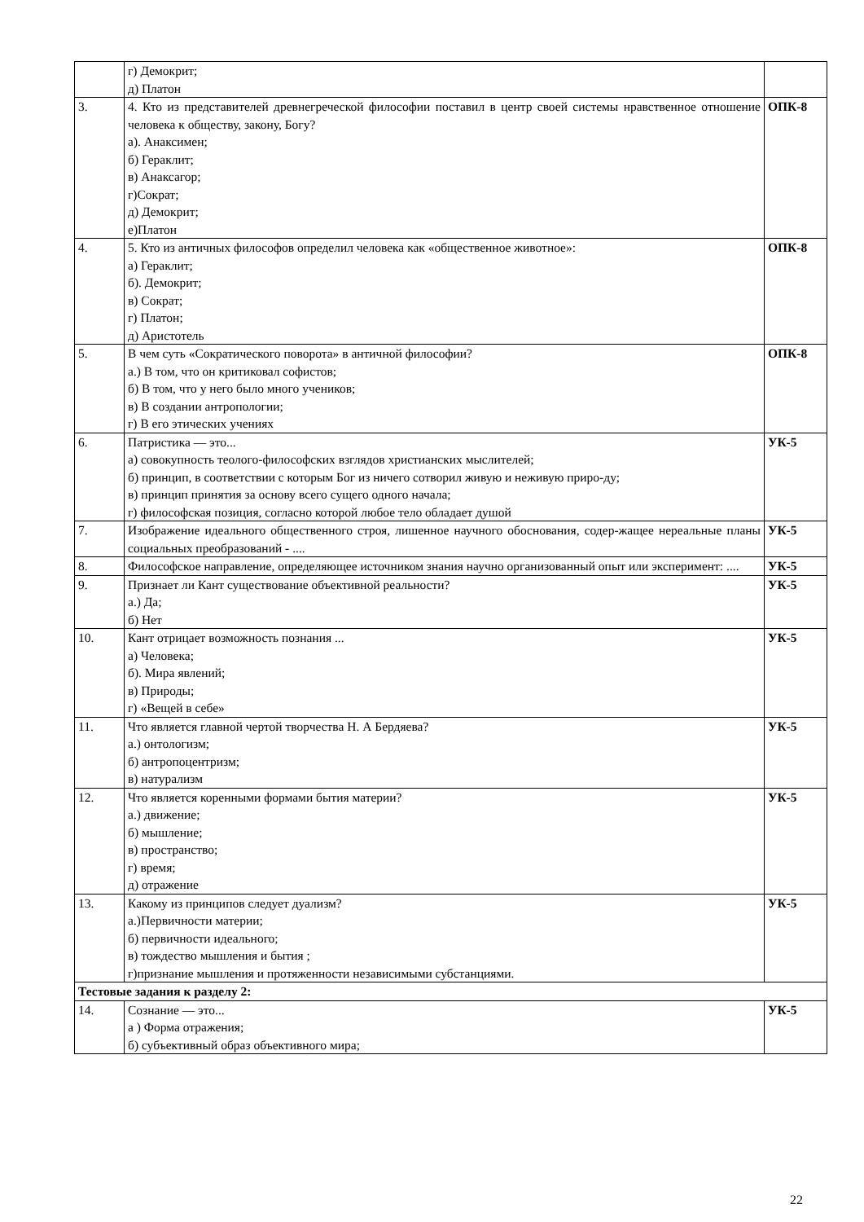| | г) Демокрит; д) Платон | |
| 3. | 4. Кто из представителей древнегреческой философии поставил в центр своей системы нравственное отношение человека к обществу, закону, Богу? а). Анаксимен; б) Гераклит; в) Анаксагор; г)Сократ; д) Демокрит; е)Платон | ОПК-8 |
| 4. | 5. Кто из античных философов определил человека как «общественное животное»: а) Гераклит; б). Демокрит; в) Сократ; г) Платон; д) Аристотель | ОПК-8 |
| 5. | В чем суть «Сократического поворота» в античной философии? а.) В том, что он критиковал софистов; б) В том, что у него было много учеников; в) В создании антропологии; г) В его этических учениях | ОПК-8 |
| 6. | Патристика — это... а) совокупность теолого-философских взглядов христианских мыслителей; б) принцип, в соответствии с которым Бог из ничего сотворил живую и неживую приро-ду; в) принцип принятия за основу всего сущего одного начала; г) философская позиция, согласно которой любое тело обладает душой | УК-5 |
| 7. | Изображение идеального общественного строя, лишенное научного обоснования, содер-жащее нереальные планы социальных преобразований - .... | УК-5 |
| 8. | Философское направление, определяющее источником знания научно организованный опыт или эксперимент: .... | УК-5 |
| 9. | Признает ли Кант существование объективной реальности? а.) Да; б) Нет | УК-5 |
| 10. | Кант отрицает возможность познания ... а) Человека; б). Мира явлений; в) Природы; г) «Вещей в себе» | УК-5 |
| 11. | Что является главной чертой творчества Н. А Бердяева? а.) онтологизм; б) антропоцентризм; в) натурализм | УК-5 |
| 12. | Что является коренными формами бытия материи? а.) движение; б) мышление; в) пространство; г) время; д) отражение | УК-5 |
| 13. | Какому из принципов следует дуализм? а.)Первичности материи; б) первичности идеального; в) тождество мышления и бытия ; г)признание мышления и протяженности независимыми субстанциями. | УК-5 |
| Тестовые задания к разделу 2: | | |
| 14. | Сознание — это... а ) Форма отражения; б) субъективный образ объективного мира; | УК-5 |
22